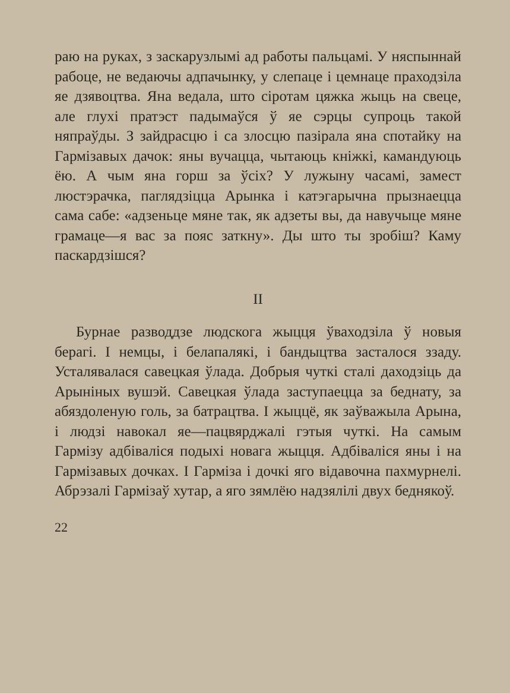раю на руках, з заскарузлымі ад работы пальцамі. У няспыннай рабоце, не ведаючы адпачынку, у слепаце і цемнаце праходзіла яе дзявоцтва. Яна ведала, што сіротам цяжка жыць на свеце, але глухі пратэст падымаўся ў яе сэрцы супроць такой няпраўды. З зайдрасцю і са злосцю пазірала яна спотайку на Гармізавых дачок: яны вучацца, чытаюць кніжкі, камандуюць ёю. А чым яна горш за ўсіх? У лужыну часамі, замест люстэрачка, паглядзіцца Арынка і катэгарычна прызнаецца сама сабе: «адзеньце мяне так, як адзеты вы, да навучыце мяне грамаце—я вас за пояс заткну». Ды што ты зробіш? Каму паскардзішся?
II
Бурнае разводдзе людскога жыцця ўваходзіла ў новыя берагі. І немцы, і белапалякі, і бандыцтва засталося ззаду. Усталявалася савецкая ўлада. Добрыя чуткі сталі даходзіць да Арыніных вушэй. Савецкая ўлада заступаецца за беднату, за абяздоленую голь, за батрацтва. І жыццё, як заўважыла Арына, і людзі навокал яе—пацвярджалі гэтыя чуткі. На самым Гармізу адбіваліся подыхі новага жыцця. Адбіваліся яны і на Гармізавых дочках. І Гарміза і дочкі яго відавочна пахмурнелі. Абрэзалі Гармізаў хутар, а яго зямлёю надзялілі двух беднякоў.
22